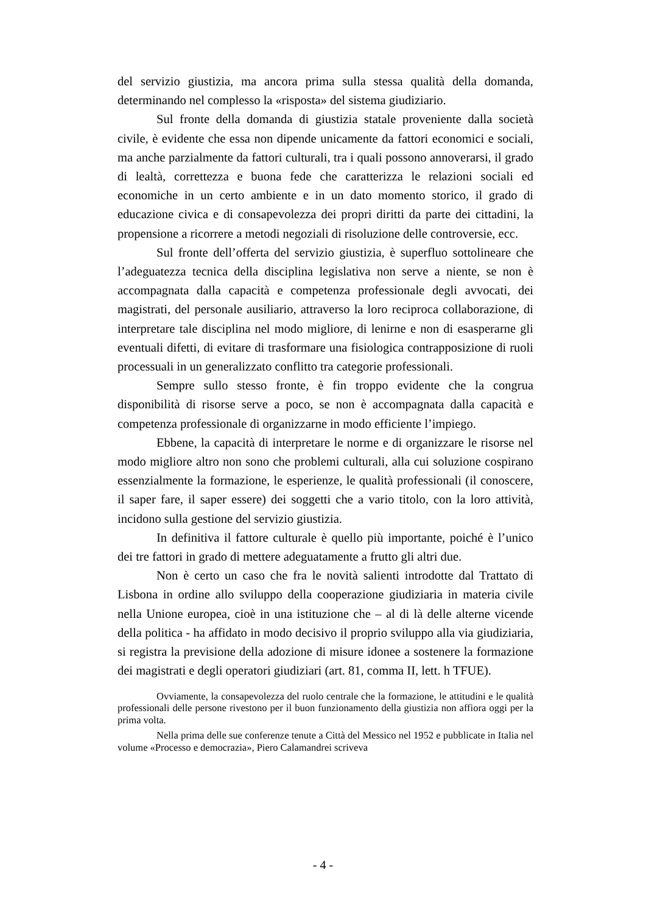del servizio giustizia, ma ancora prima sulla stessa qualità della domanda, determinando nel complesso la «risposta» del sistema giudiziario.
Sul fronte della domanda di giustizia statale proveniente dalla società civile, è evidente che essa non dipende unicamente da fattori economici e sociali, ma anche parzialmente da fattori culturali, tra i quali possono annoverarsi, il grado di lealtà, correttezza e buona fede che caratterizza le relazioni sociali ed economiche in un certo ambiente e in un dato momento storico, il grado di educazione civica e di consapevolezza dei propri diritti da parte dei cittadini, la propensione a ricorrere a metodi negoziali di risoluzione delle controversie, ecc.
Sul fronte dell’offerta del servizio giustizia, è superfluo sottolineare che l’adeguatezza tecnica della disciplina legislativa non serve a niente, se non è accompagnata dalla capacità e competenza professionale degli avvocati, dei magistrati, del personale ausiliario, attraverso la loro reciproca collaborazione, di interpretare tale disciplina nel modo migliore, di lenirne e non di esasperarne gli eventuali difetti, di evitare di trasformare una fisiologica contrapposizione di ruoli processuali in un generalizzato conflitto tra categorie professionali.
Sempre sullo stesso fronte, è fin troppo evidente che la congrua disponibilità di risorse serve a poco, se non è accompagnata dalla capacità e competenza professionale di organizzarne in modo efficiente l’impiego.
Ebbene, la capacità di interpretare le norme e di organizzare le risorse nel modo migliore altro non sono che problemi culturali, alla cui soluzione cospirano essenzialmente la formazione, le esperienze, le qualità professionali (il conoscere, il saper fare, il saper essere) dei soggetti che a vario titolo, con la loro attività, incidono sulla gestione del servizio giustizia.
In definitiva il fattore culturale è quello più importante, poiché è l’unico dei tre fattori in grado di mettere adeguatamente a frutto gli altri due.
Non è certo un caso che fra le novità salienti introdotte dal Trattato di Lisbona in ordine allo sviluppo della cooperazione giudiziaria in materia civile nella Unione europea, cioè in una istituzione che – al di là delle alterne vicende della politica - ha affidato in modo decisivo il proprio sviluppo alla via giudiziaria, si registra la previsione della adozione di misure idonee a sostenere la formazione dei magistrati e degli operatori giudiziari (art. 81, comma II, lett. h TFUE).
Ovviamente, la consapevolezza del ruolo centrale che la formazione, le attitudini e le qualità professionali delle persone rivestono per il buon funzionamento della giustizia non affiora oggi per la prima volta.
Nella prima delle sue conferenze tenute a Città del Messico nel 1952 e pubblicate in Italia nel volume «Processo e democrazia», Piero Calamandrei scriveva
- 4 -